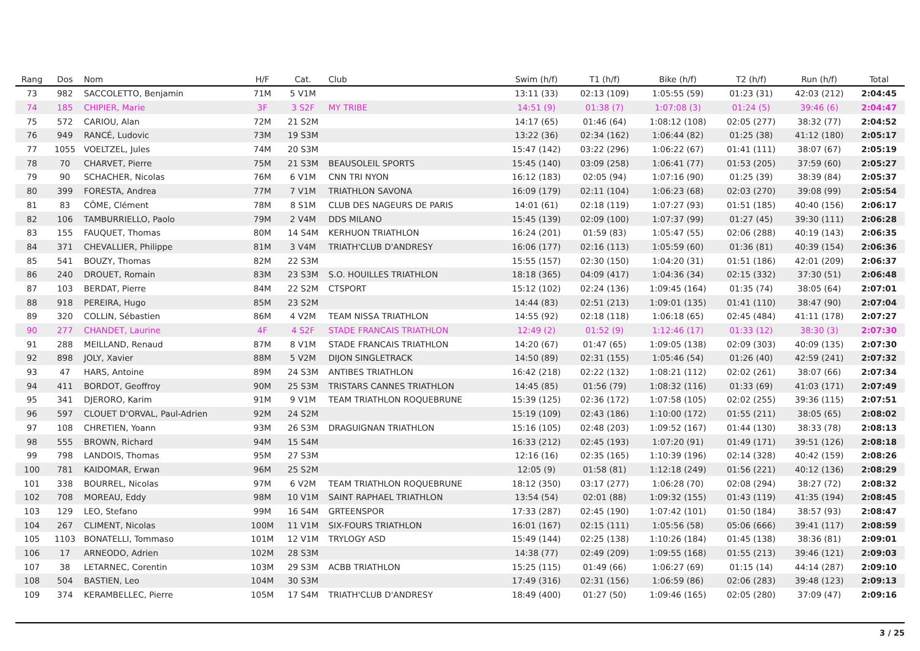| Rang | Dos | Nom | H/F | Cat. | Club | Swim (h/f) | T1 (h/f) | Bike (h/f) | T2 (h/f) | Run (h/f) | Total |
| --- | --- | --- | --- | --- | --- | --- | --- | --- | --- | --- | --- |
| 73 | 982 | SACCOLETTO, Benjamin | 71M | 5 V1M | | 13:11 (33) | 02:13 (109) | 1:05:55 (59) | 01:23 (31) | 42:03 (212) | 2:04:45 |
| 74 | 185 | CHIPIER, Marie | 3F | 3 S2F | MY TRIBE | 14:51 (9) | 01:38 (7) | 1:07:08 (3) | 01:24 (5) | 39:46 (6) | 2:04:47 |
| 75 | 572 | CARIOU, Alan | 72M | 21 S2M | | 14:17 (65) | 01:46 (64) | 1:08:12 (108) | 02:05 (277) | 38:32 (77) | 2:04:52 |
| 76 | 949 | RANCÉ, Ludovic | 73M | 19 S3M | | 13:22 (36) | 02:34 (162) | 1:06:44 (82) | 01:25 (38) | 41:12 (180) | 2:05:17 |
| 77 | 1055 | VOELTZEL, Jules | 74M | 20 S3M | | 15:47 (142) | 03:22 (296) | 1:06:22 (67) | 01:41 (111) | 38:07 (67) | 2:05:19 |
| 78 | 70 | CHARVET, Pierre | 75M | 21 S3M | BEAUSOLEIL SPORTS | 15:45 (140) | 03:09 (258) | 1:06:41 (77) | 01:53 (205) | 37:59 (60) | 2:05:27 |
| 79 | 90 | SCHACHER, Nicolas | 76M | 6 V1M | CNN TRI NYON | 16:12 (183) | 02:05 (94) | 1:07:16 (90) | 01:25 (39) | 38:39 (84) | 2:05:37 |
| 80 | 399 | FORESTA, Andrea | 77M | 7 V1M | TRIATHLON SAVONA | 16:09 (179) | 02:11 (104) | 1:06:23 (68) | 02:03 (270) | 39:08 (99) | 2:05:54 |
| 81 | 83 | CÔME, Clément | 78M | 8 S1M | CLUB DES NAGEURS DE PARIS | 14:01 (61) | 02:18 (119) | 1:07:27 (93) | 01:51 (185) | 40:40 (156) | 2:06:17 |
| 82 | 106 | TAMBURRIELLO, Paolo | 79M | 2 V4M | DDS MILANO | 15:45 (139) | 02:09 (100) | 1:07:37 (99) | 01:27 (45) | 39:30 (111) | 2:06:28 |
| 83 | 155 | FAUQUET, Thomas | 80M | 14 S4M | KERHUON TRIATHLON | 16:24 (201) | 01:59 (83) | 1:05:47 (55) | 02:06 (288) | 40:19 (143) | 2:06:35 |
| 84 | 371 | CHEVALLIER, Philippe | 81M | 3 V4M | TRIATH'CLUB D'ANDRESY | 16:06 (177) | 02:16 (113) | 1:05:59 (60) | 01:36 (81) | 40:39 (154) | 2:06:36 |
| 85 | 541 | BOUZY, Thomas | 82M | 22 S3M | | 15:55 (157) | 02:30 (150) | 1:04:20 (31) | 01:51 (186) | 42:01 (209) | 2:06:37 |
| 86 | 240 | DROUET, Romain | 83M | 23 S3M | S.O. HOUILLES TRIATHLON | 18:18 (365) | 04:09 (417) | 1:04:36 (34) | 02:15 (332) | 37:30 (51) | 2:06:48 |
| 87 | 103 | BERDAT, Pierre | 84M | 22 S2M | CTSPORT | 15:12 (102) | 02:24 (136) | 1:09:45 (164) | 01:35 (74) | 38:05 (64) | 2:07:01 |
| 88 | 918 | PEREIRA, Hugo | 85M | 23 S2M | | 14:44 (83) | 02:51 (213) | 1:09:01 (135) | 01:41 (110) | 38:47 (90) | 2:07:04 |
| 89 | 320 | COLLIN, Sébastien | 86M | 4 V2M | TEAM NISSA TRIATHLON | 14:55 (92) | 02:18 (118) | 1:06:18 (65) | 02:45 (484) | 41:11 (178) | 2:07:27 |
| 90 | 277 | CHANDET, Laurine | 4F | 4 S2F | STADE FRANCAIS TRIATHLON | 12:49 (2) | 01:52 (9) | 1:12:46 (17) | 01:33 (12) | 38:30 (3) | 2:07:30 |
| 91 | 288 | MEILLAND, Renaud | 87M | 8 V1M | STADE FRANCAIS TRIATHLON | 14:20 (67) | 01:47 (65) | 1:09:05 (138) | 02:09 (303) | 40:09 (135) | 2:07:30 |
| 92 | 898 | JOLY, Xavier | 88M | 5 V2M | DIJON SINGLETRACK | 14:50 (89) | 02:31 (155) | 1:05:46 (54) | 01:26 (40) | 42:59 (241) | 2:07:32 |
| 93 | 47 | HARS, Antoine | 89M | 24 S3M | ANTIBES TRIATHLON | 16:42 (218) | 02:22 (132) | 1:08:21 (112) | 02:02 (261) | 38:07 (66) | 2:07:34 |
| 94 | 411 | BORDOT, Geoffroy | 90M | 25 S3M | TRISTARS CANNES TRIATHLON | 14:45 (85) | 01:56 (79) | 1:08:32 (116) | 01:33 (69) | 41:03 (171) | 2:07:49 |
| 95 | 341 | DJERORO, Karim | 91M | 9 V1M | TEAM TRIATHLON ROQUEBRUNE | 15:39 (125) | 02:36 (172) | 1:07:58 (105) | 02:02 (255) | 39:36 (115) | 2:07:51 |
| 96 | 597 | CLOUET D'ORVAL, Paul-Adrien | 92M | 24 S2M | | 15:19 (109) | 02:43 (186) | 1:10:00 (172) | 01:55 (211) | 38:05 (65) | 2:08:02 |
| 97 | 108 | CHRETIEN, Yoann | 93M | 26 S3M | DRAGUIGNAN TRIATHLON | 15:16 (105) | 02:48 (203) | 1:09:52 (167) | 01:44 (130) | 38:33 (78) | 2:08:13 |
| 98 | 555 | BROWN, Richard | 94M | 15 S4M | | 16:33 (212) | 02:45 (193) | 1:07:20 (91) | 01:49 (171) | 39:51 (126) | 2:08:18 |
| 99 | 798 | LANDOIS, Thomas | 95M | 27 S3M | | 12:16 (16) | 02:35 (165) | 1:10:39 (196) | 02:14 (328) | 40:42 (159) | 2:08:26 |
| 100 | 781 | KAIDOMAR, Erwan | 96M | 25 S2M | | 12:05 (9) | 01:58 (81) | 1:12:18 (249) | 01:56 (221) | 40:12 (136) | 2:08:29 |
| 101 | 338 | BOURREL, Nicolas | 97M | 6 V2M | TEAM TRIATHLON ROQUEBRUNE | 18:12 (350) | 03:17 (277) | 1:06:28 (70) | 02:08 (294) | 38:27 (72) | 2:08:32 |
| 102 | 708 | MOREAU, Eddy | 98M | 10 V1M | SAINT RAPHAEL TRIATHLON | 13:54 (54) | 02:01 (88) | 1:09:32 (155) | 01:43 (119) | 41:35 (194) | 2:08:45 |
| 103 | 129 | LEO, Stefano | 99M | 16 S4M | GRTEENSPOR | 17:33 (287) | 02:45 (190) | 1:07:42 (101) | 01:50 (184) | 38:57 (93) | 2:08:47 |
| 104 | 267 | CLIMENT, Nicolas | 100M | 11 V1M | SIX-FOURS TRIATHLON | 16:01 (167) | 02:15 (111) | 1:05:56 (58) | 05:06 (666) | 39:41 (117) | 2:08:59 |
| 105 | 1103 | BONATELLI, Tommaso | 101M | 12 V1M | TRYLOGY ASD | 15:49 (144) | 02:25 (138) | 1:10:26 (184) | 01:45 (138) | 38:36 (81) | 2:09:01 |
| 106 | 17 | ARNEODO, Adrien | 102M | 28 S3M | | 14:38 (77) | 02:49 (209) | 1:09:55 (168) | 01:55 (213) | 39:46 (121) | 2:09:03 |
| 107 | 38 | LETARNEC, Corentin | 103M | 29 S3M | ACBB TRIATHLON | 15:25 (115) | 01:49 (66) | 1:06:27 (69) | 01:15 (14) | 44:14 (287) | 2:09:10 |
| 108 | 504 | BASTIEN, Leo | 104M | 30 S3M | | 17:49 (316) | 02:31 (156) | 1:06:59 (86) | 02:06 (283) | 39:48 (123) | 2:09:13 |
| 109 | 374 | KERAMBELLEC, Pierre | 105M | 17 S4M | TRIATH'CLUB D'ANDRESY | 18:49 (400) | 01:27 (50) | 1:09:46 (165) | 02:05 (280) | 37:09 (47) | 2:09:16 |
3 / 25